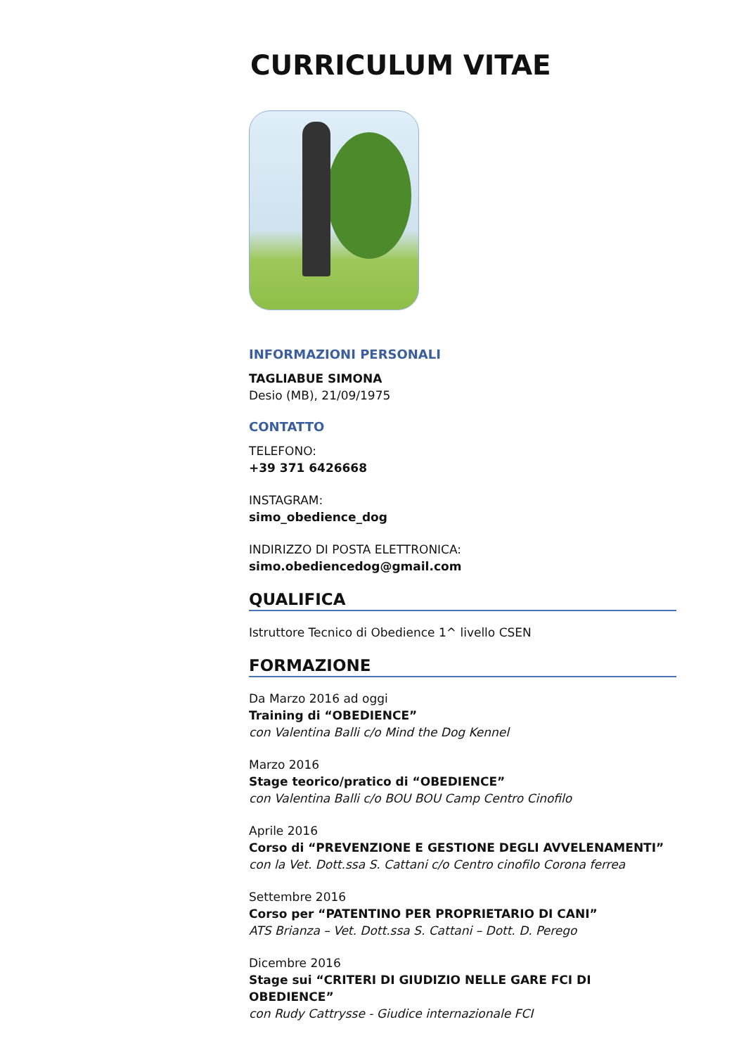CURRICULUM VITAE
INFORMAZIONI PERSONALI
TAGLIABUE SIMONA
Desio (MB), 21/09/1975
CONTATTO
TELEFONO:
+39 371 6426668
INSTAGRAM:
simo_obedience_dog
INDIRIZZO DI POSTA ELETTRONICA:
simo.obediencedog@gmail.com
QUALIFICA
Istruttore Tecnico di Obedience 1^ livello CSEN
FORMAZIONE
Da Marzo 2016 ad oggi
Training di “OBEDIENCE”
con Valentina Balli c/o Mind the Dog Kennel
Marzo 2016
Stage teorico/pratico di “OBEDIENCE”
con Valentina Balli c/o BOU BOU Camp Centro Cinofilo
Aprile 2016
Corso di “PREVENZIONE E GESTIONE DEGLI AVVELENAMENTI”
con la Vet. Dott.ssa S. Cattani c/o Centro cinofilo Corona ferrea
Settembre 2016
Corso per “PATENTINO PER PROPRIETARIO DI CANI”
ATS Brianza – Vet. Dott.ssa S. Cattani – Dott. D. Perego
Dicembre 2016
Stage sui “CRITERI DI GIUDIZIO NELLE GARE FCI DI OBEDIENCE”
con Rudy Cattrysse - Giudice internazionale FCI